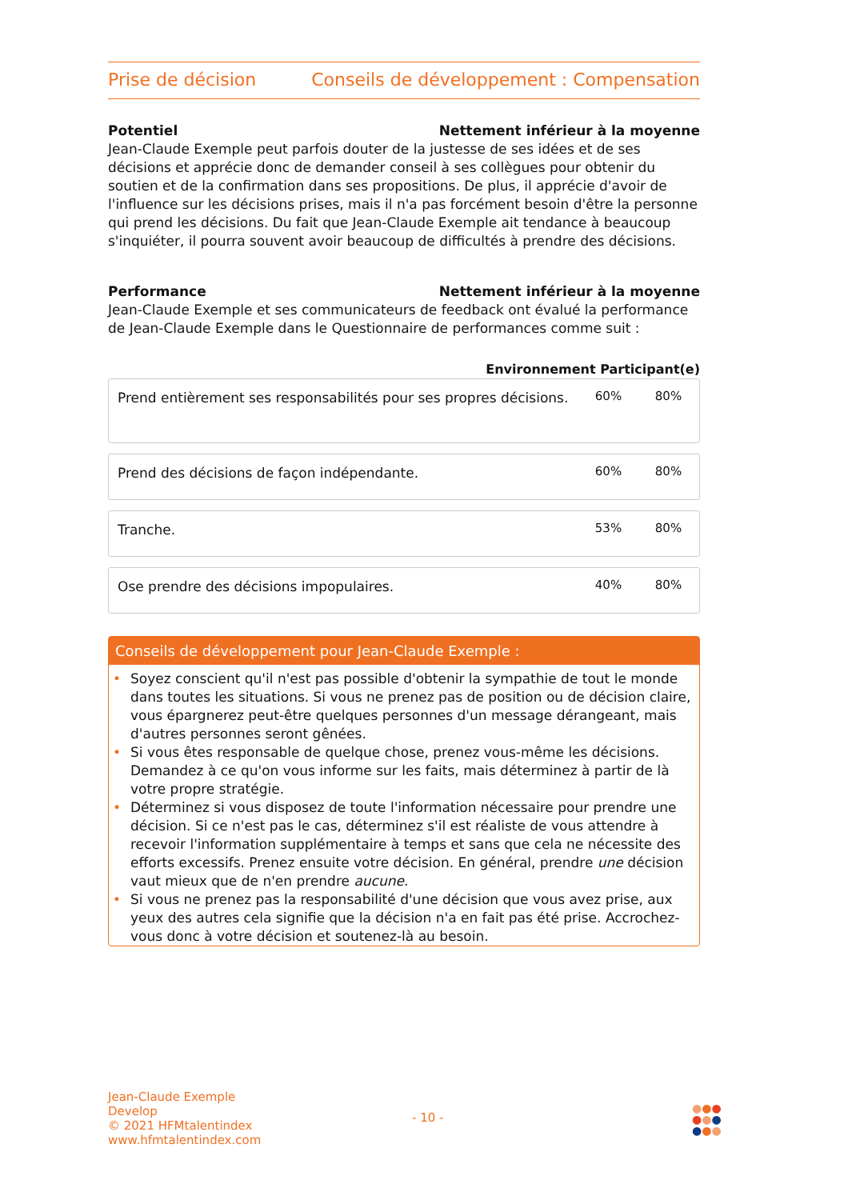Prise de décision Conseils de développement : Compensation
Potentiel Nettement inférieur à la moyenne
Jean-Claude Exemple peut parfois douter de la justesse de ses idées et de ses décisions et apprécie donc de demander conseil à ses collègues pour obtenir du soutien et de la confirmation dans ses propositions. De plus, il apprécie d'avoir de l'influence sur les décisions prises, mais il n'a pas forcément besoin d'être la personne qui prend les décisions. Du fait que Jean-Claude Exemple ait tendance à beaucoup s'inquiéter, il pourra souvent avoir beaucoup de difficultés à prendre des décisions.
Performance Nettement inférieur à la moyenne
Jean-Claude Exemple et ses communicateurs de feedback ont évalué la performance de Jean-Claude Exemple dans le Questionnaire de performances comme suit :
Environnement Participant(e)
| Prend entièrement ses responsabilités pour ses propres décisions. | 60% | 80% |
| Prend des décisions de façon indépendante. | 60% | 80% |
| Tranche. | 53% | 80% |
| Ose prendre des décisions impopulaires. | 40% | 80% |
Conseils de développement pour Jean-Claude Exemple :
• Soyez conscient qu'il n'est pas possible d'obtenir la sympathie de tout le monde dans toutes les situations. Si vous ne prenez pas de position ou de décision claire, vous épargnerez peut-être quelques personnes d'un message dérangeant, mais d'autres personnes seront gênées.
• Si vous êtes responsable de quelque chose, prenez vous-même les décisions. Demandez à ce qu'on vous informe sur les faits, mais déterminez à partir de là votre propre stratégie.
• Déterminez si vous disposez de toute l'information nécessaire pour prendre une décision. Si ce n'est pas le cas, déterminez s'il est réaliste de vous attendre à recevoir l'information supplémentaire à temps et sans que cela ne nécessite des efforts excessifs. Prenez ensuite votre décision. En général, prendre une décision vaut mieux que de n'en prendre aucune.
• Si vous ne prenez pas la responsabilité d'une décision que vous avez prise, aux yeux des autres cela signifie que la décision n'a en fait pas été prise. Accrochez-vous donc à votre décision et soutenez-là au besoin.
Jean-Claude Exemple
Develop
© 2021 HFMtalentindex
www.hfmtalentindex.com
- 10 -
●●●
●●●
●●●